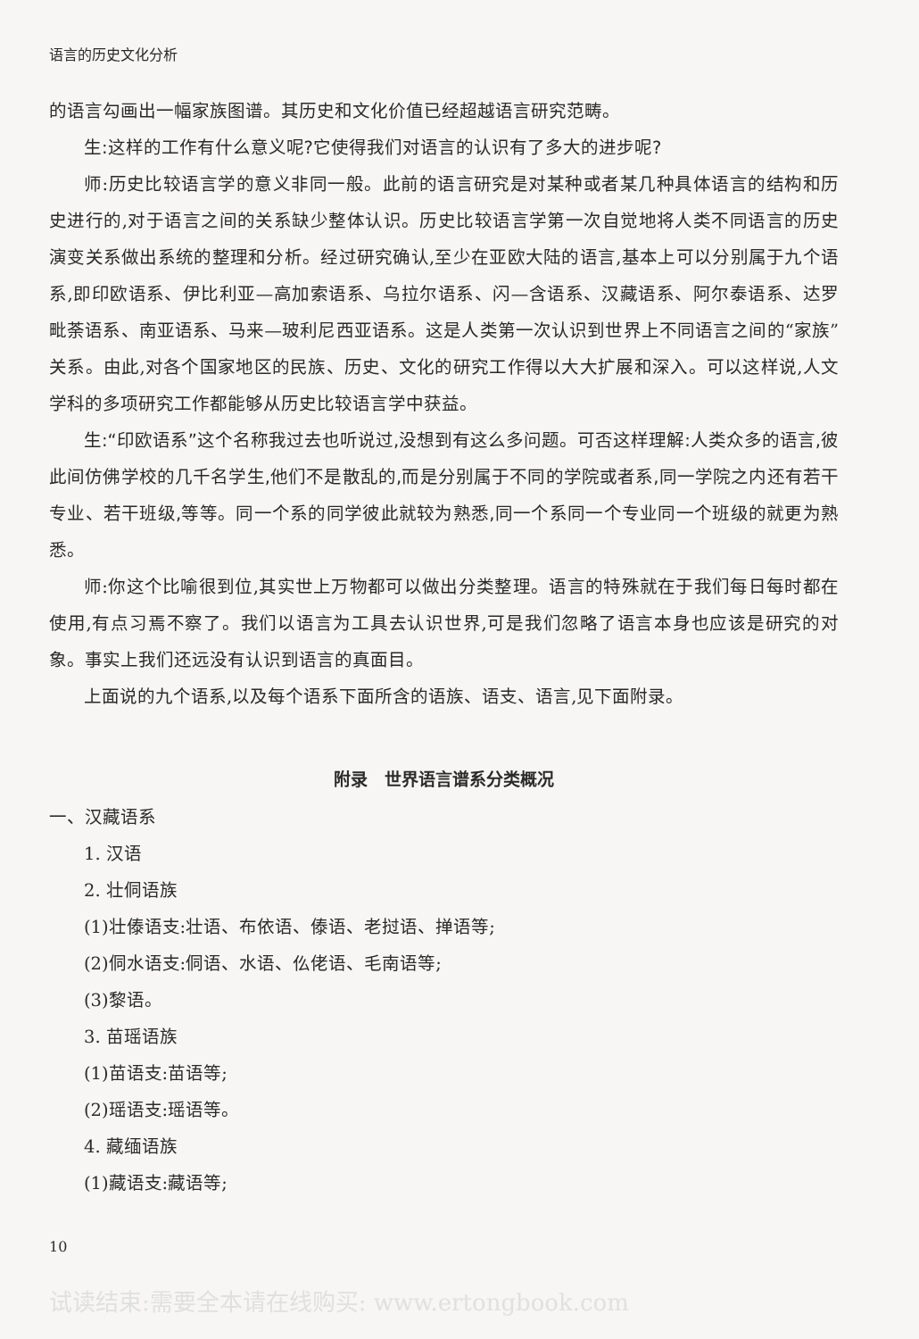语言的历史文化分析
的语言勾画出一幅家族图谱。其历史和文化价值已经超越语言研究范畴。
生:这样的工作有什么意义呢?它使得我们对语言的认识有了多大的进步呢?
师:历史比较语言学的意义非同一般。此前的语言研究是对某种或者某几种具体语言的结构和历史进行的,对于语言之间的关系缺少整体认识。历史比较语言学第一次自觉地将人类不同语言的历史演变关系做出系统的整理和分析。经过研究确认,至少在亚欧大陆的语言,基本上可以分别属于九个语系,即印欧语系、伊比利亚—高加索语系、乌拉尔语系、闪—含语系、汉藏语系、阿尔泰语系、达罗毗荼语系、南亚语系、马来—玻利尼西亚语系。这是人类第一次认识到世界上不同语言之间的“家族”关系。由此,对各个国家地区的民族、历史、文化的研究工作得以大大扩展和深入。可以这样说,人文学科的多项研究工作都能够从历史比较语言学中获益。
生:“印欧语系”这个名称我过去也听说过,没想到有这么多问题。可否这样理解:人类众多的语言,彼此间仿佛学校的几千名学生,他们不是散乱的,而是分别属于不同的学院或者系,同一学院之内还有若干专业、若干班级,等等。同一个系的同学彼此就较为熟悉,同一个系同一个专业同一个班级的就更为熟悉。
师:你这个比喻很到位,其实世上万物都可以做出分类整理。语言的特殊就在于我们每日每时都在使用,有点习焉不察了。我们以语言为工具去认识世界,可是我们忽略了语言本身也应该是研究的对象。事实上我们还远没有认识到语言的真面目。
上面说的九个语系,以及每个语系下面所含的语族、语支、语言,见下面附录。
附录　世界语言谱系分类概况
一、汉藏语系
1. 汉语
2. 壮侗语族
(1)壮傣语支:壮语、布依语、傣语、老挝语、掸语等;
(2)侗水语支:侗语、水语、仫佬语、毛南语等;
(3)黎语。
3. 苗瑶语族
(1)苗语支:苗语等;
(2)瑶语支:瑶语等。
4. 藏缅语族
(1)藏语支:藏语等;
10
试读结束:需要全本请在线购买: www.ertongbook.com